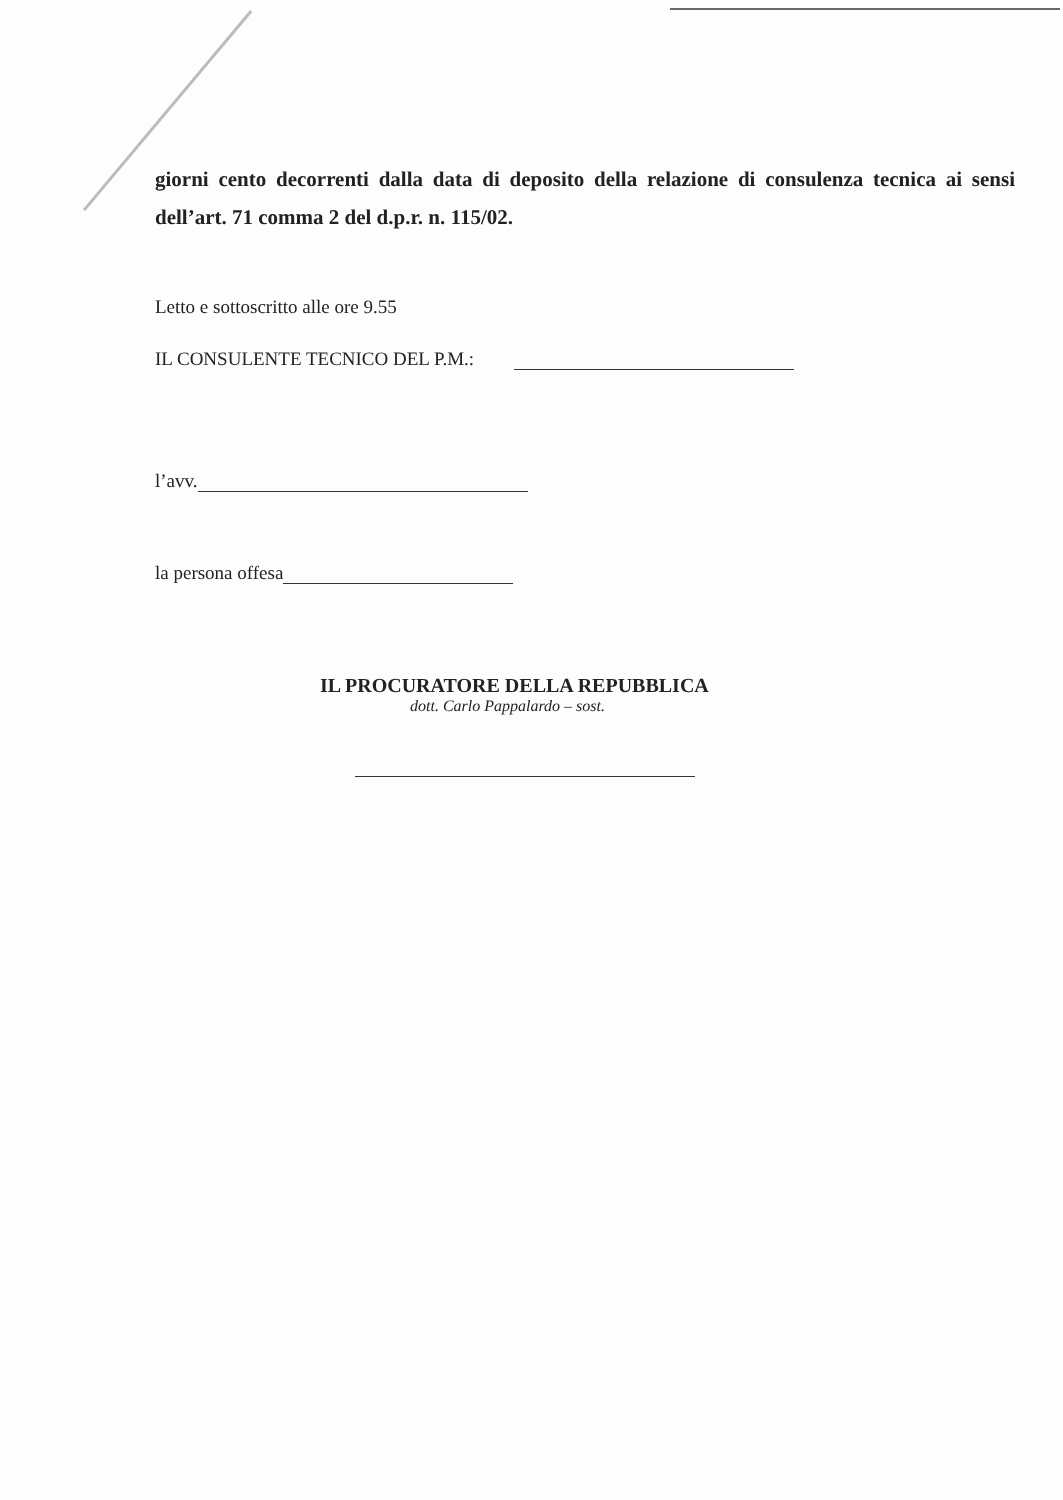giorni cento decorrenti dalla data di deposito della relazione di consulenza tecnica ai sensi dell’art. 71 comma 2 del d.p.r. n. 115/02.
Letto e sottoscritto alle ore 9.55
IL CONSULENTE TECNICO DEL P.M.:
l’avv.
la persona offesa
IL PROCURATORE DELLA REPUBBLICA
dott. Carlo Pappalardo – sost.